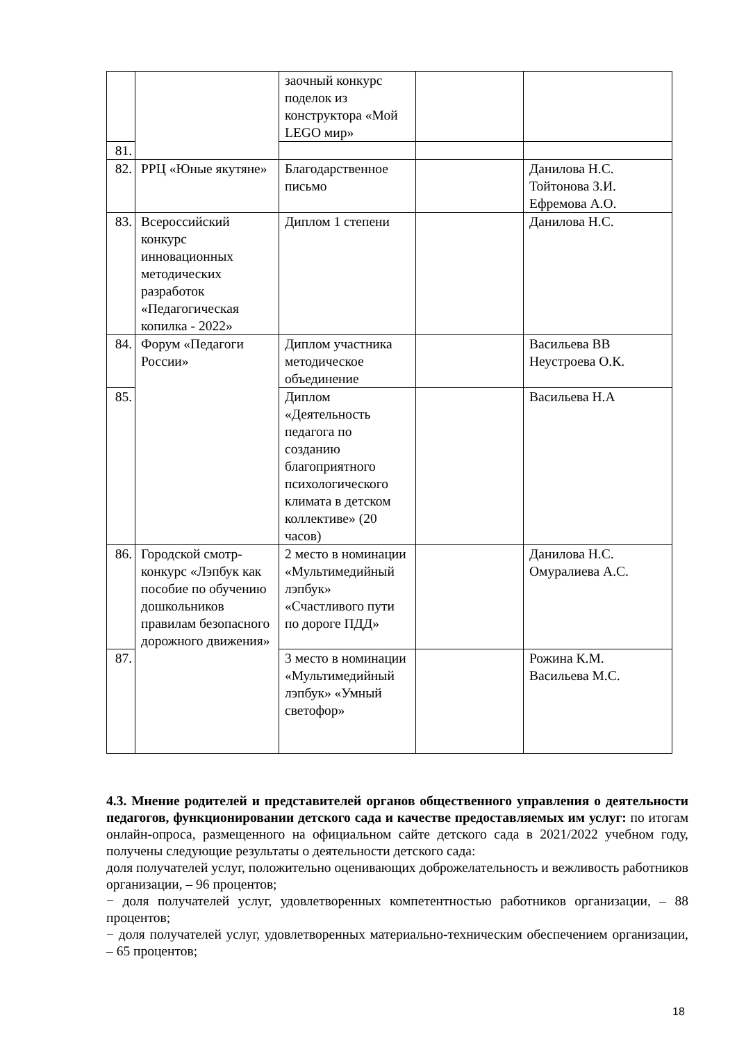| | | заочный конкурс поделок из конструктора «Мой LEGO мир» | | |
| 81. | | | | |
| 82. | РРЦ «Юные якутяне» | Благодарственное письмо | | Данилова Н.С. Тойтонова З.И. Ефремова А.О. |
| 83. | Всероссийский конкурс инновационных методических разработок «Педагогическая копилка - 2022» | Диплом 1 степени | | Данилова Н.С. |
| 84. | Форум «Педагоги России» | Диплом участника методическое объединение | | Васильева ВВ Неустроева О.К. |
| 85. | | Диплом «Деятельность педагога по созданию благоприятного психологического климата в детском коллективе» (20 часов) | | Васильева Н.А |
| 86. | Городской смотр-конкурс «Лэпбук как пособие по обучению дошкольников правилам безопасного дорожного движения» | 2 место в номинации «Мультимедийный лэпбук» «Счастливого пути по дороге ПДД» | | Данилова Н.С. Омуралиева А.С. |
| 87. | | 3 место в номинации «Мультимедийный лэпбук» «Умный светофор» | | Рожина К.М. Васильева М.С. |
4.3. Мнение родителей и представителей органов общественного управления о деятельности педагогов, функционировании детского сада и качестве предоставляемых им услуг: по итогам онлайн-опроса, размещенного на официальном сайте детского сада в 2021/2022 учебном году, получены следующие результаты о деятельности детского сада:
доля получателей услуг, положительно оценивающих доброжелательность и вежливость работников организации, – 96 процентов;
− доля получателей услуг, удовлетворенных компетентностью работников организации, – 88 процентов;
− доля получателей услуг, удовлетворенных материально-техническим обеспечением организации, – 65 процентов;
18